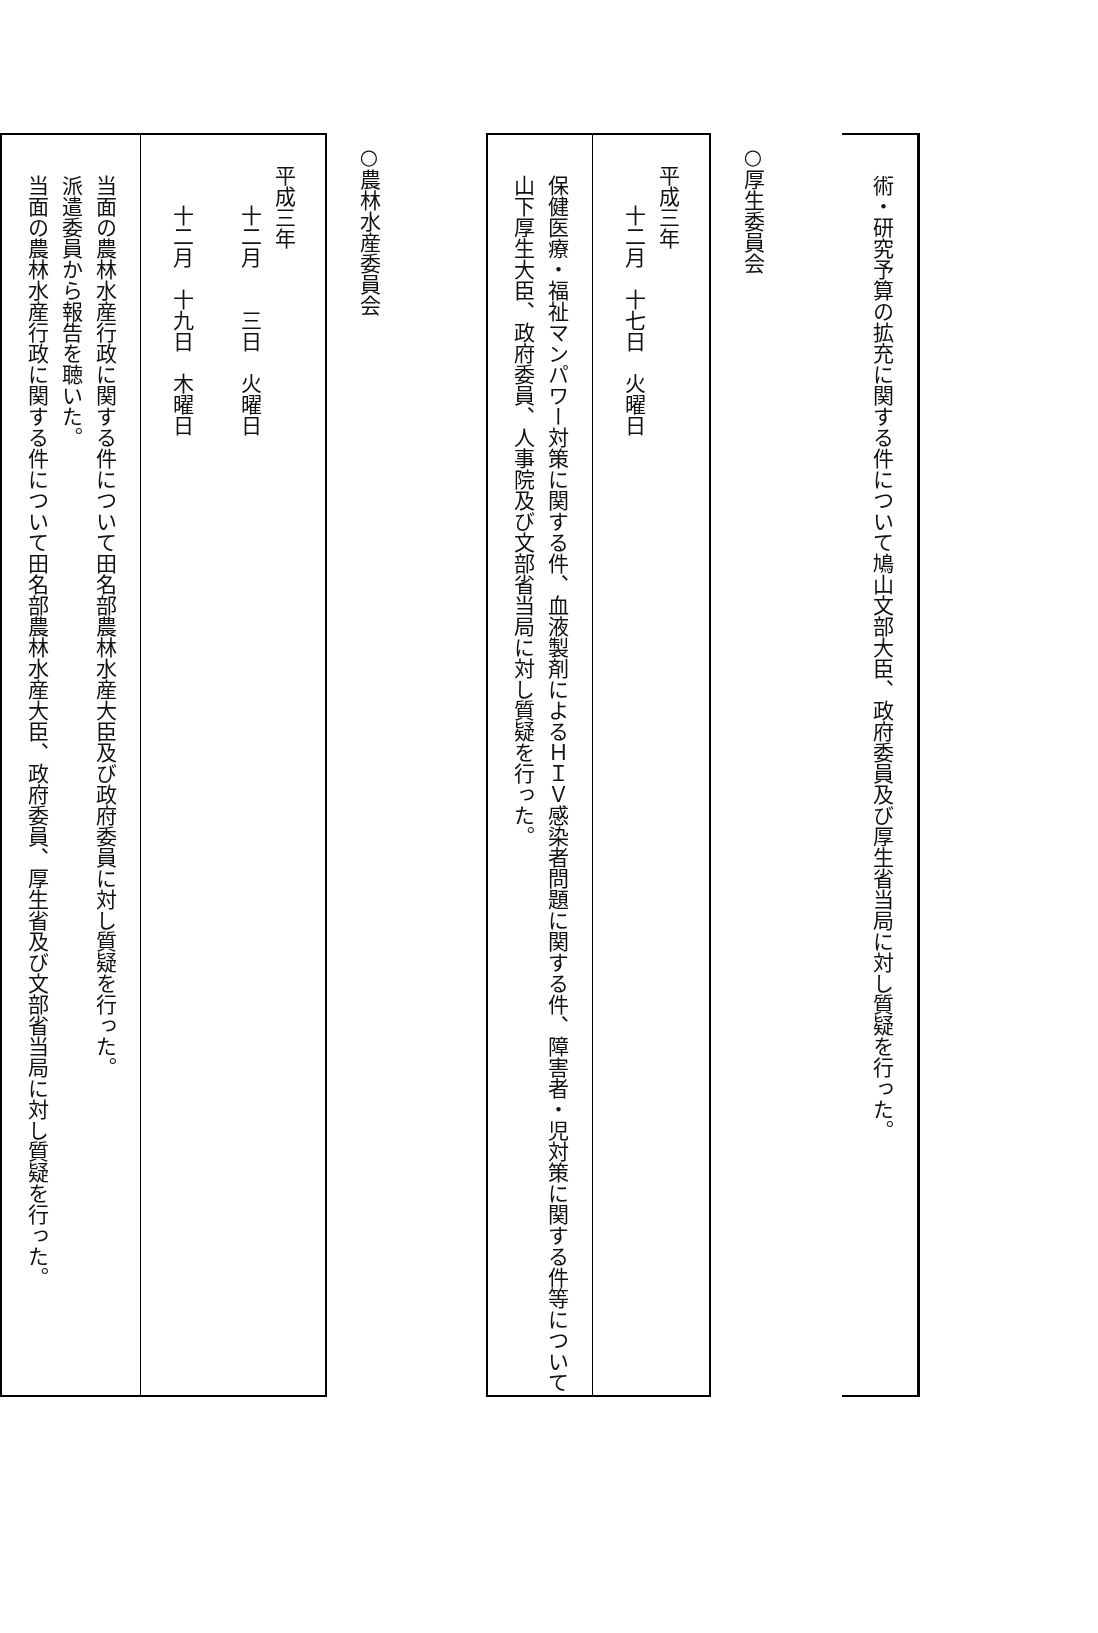| 術・研究予算の拡充に関する件について鳩山文部大臣、政府委員及び厚生省当局に対し質疑を行った。 |
○厚生委員会
| 平成三年 十二月 十七日 火曜日 |
| 保健医療・福祉マンパワー対策に関する件、血液製剤によるＨＩＶ感染者問題に関する件、障害者・児対策に関する件等について山下厚生大臣、政府委員、人事院及び文部省当局に対し質疑を行った。 |
○農林水産委員会
| 平成三年 十二月 三日 火曜日 十二月 十九日 木曜日 |
| 当面の農林水産行政に関する件について田名部農林水産大臣及び政府委員に対し質疑を行った。 派遣委員から報告を聴いた。 当面の農林水産行政に関する件について田名部農林水産大臣、政府委員、厚生省及び文部省当局に対し質疑を行った。 |